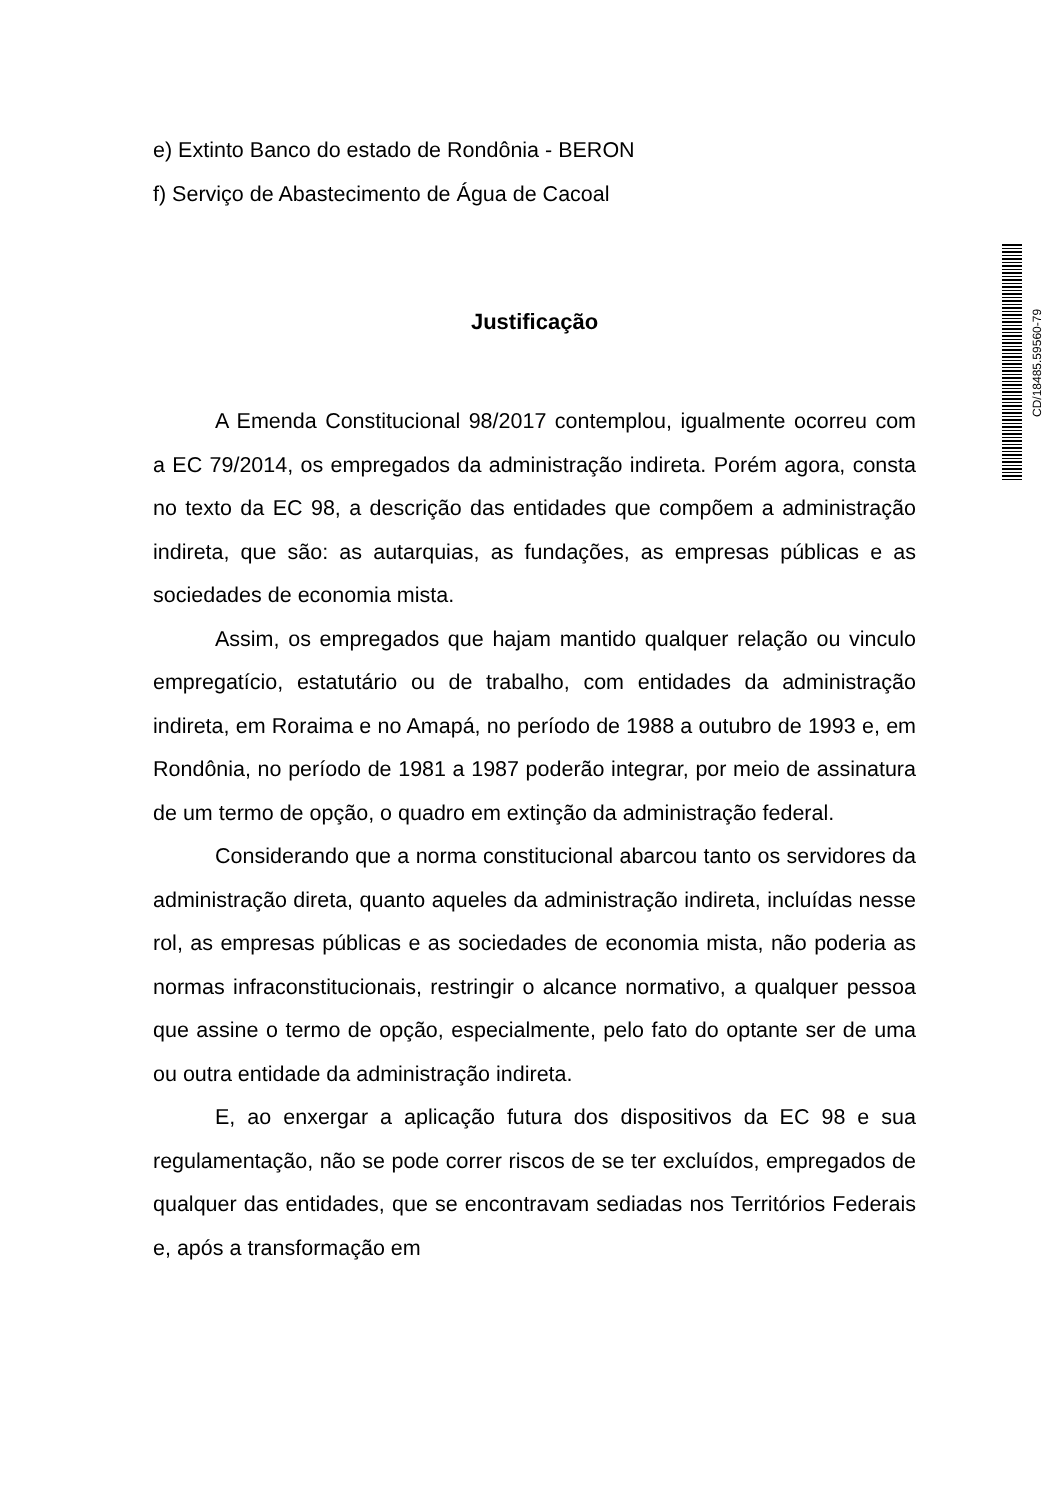e) Extinto Banco do estado de Rondônia - BERON
f) Serviço de Abastecimento de Água de Cacoal
Justificação
A Emenda Constitucional 98/2017 contemplou, igualmente ocorreu com a EC 79/2014, os empregados da administração indireta. Porém agora, consta no texto da EC 98, a descrição das entidades que compõem a administração indireta, que são: as autarquias, as fundações, as empresas públicas e as sociedades de economia mista.
Assim, os empregados que hajam mantido qualquer relação ou vinculo empregatício, estatutário ou de trabalho, com entidades da administração indireta, em Roraima e no Amapá, no período de 1988 a outubro de 1993 e, em Rondônia, no período de 1981 a 1987 poderão integrar, por meio de assinatura de um termo de opção, o quadro em extinção da administração federal.
Considerando que a norma constitucional abarcou tanto os servidores da administração direta, quanto aqueles da administração indireta, incluídas nesse rol, as empresas públicas e as sociedades de economia mista, não poderia as normas infraconstitucionais, restringir o alcance normativo, a qualquer pessoa que assine o termo de opção, especialmente, pelo fato do optante ser de uma ou outra entidade da administração indireta.
E, ao enxergar a aplicação futura dos dispositivos da EC 98 e sua regulamentação, não se pode correr riscos de se ter excluídos, empregados de qualquer das entidades, que se encontravam sediadas nos Territórios Federais e, após a transformação em
CD/18485.59560-79